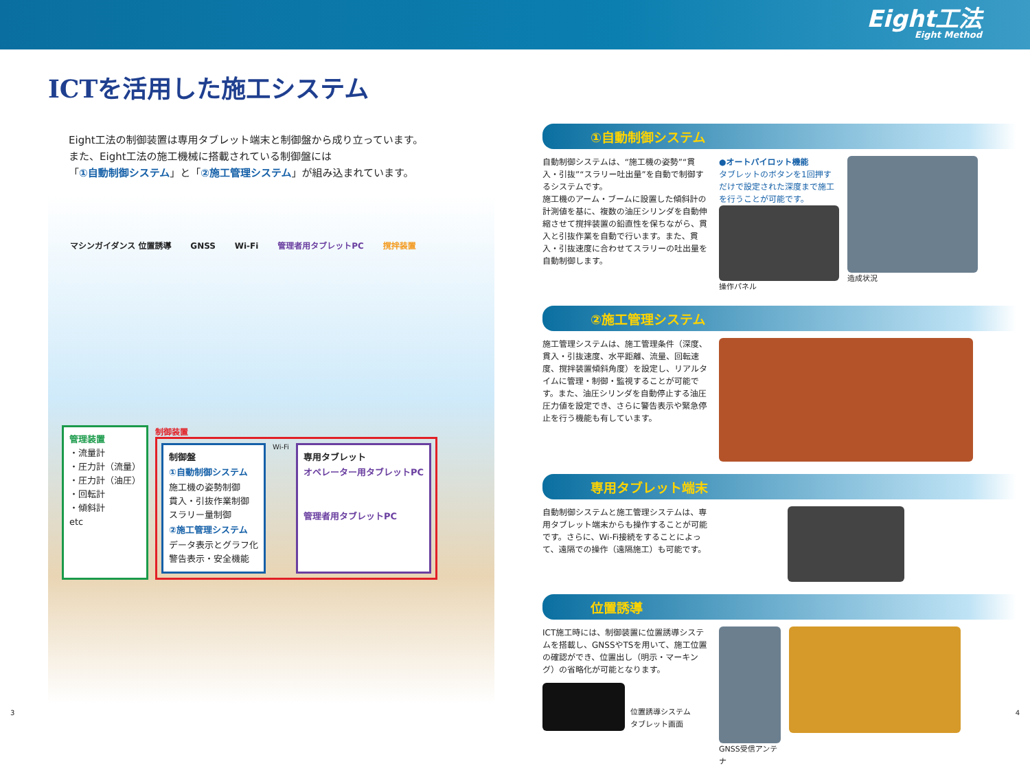Eight工法
Eight Method
ICTを活用した施工システム
Eight工法の制御装置は専用タブレット端末と制御盤から成り立っています。
また、Eight工法の施工機械に搭載されている制御盤には
「①自動制御システム」と「②施工管理システム」が組み込まれています。
マシンガイダンス 位置誘導 GNSS Wi-Fi 管理者用タブレットPC 撹拌装置
管理装置
・流量計
・圧力計（流量）
・圧力計（油圧）
・回転計
・傾斜計
etc
制御装置
制御盤
①自動制御システム
施工機の姿勢制御
貫入・引抜作業制御
スラリー量制御
②施工管理システム
データ表示とグラフ化
警告表示・安全機能
Wi-Fi
専用タブレット
オペレーター用タブレットPC
管理者用タブレットPC
①自動制御システム
自動制御システムは、“施工機の姿勢”“貫入・引抜”“スラリー吐出量”を自動で制御するシステムです。
施工機のアーム・ブームに設置した傾斜計の計測値を基に、複数の油圧シリンダを自動伸縮させて撹拌装置の鉛直性を保ちながら、貫入と引抜作業を自動で行います。また、貫入・引抜速度に合わせてスラリーの吐出量を自動制御します。
●オートパイロット機能
タブレットのボタンを1回押すだけで設定された深度まで施工を行うことが可能です。
操作パネル
造成状況
②施工管理システム
施工管理システムは、施工管理条件（深度、貫入・引抜速度、水平距離、流量、回転速度、撹拌装置傾斜角度）を設定し、リアルタイムに管理・制御・監視することが可能です。また、油圧シリンダを自動停止する油圧圧力値を設定でき、さらに警告表示や緊急停止を行う機能も有しています。
専用タブレット端末
自動制御システムと施工管理システムは、専用タブレット端末からも操作することが可能です。さらに、Wi-Fi接続をすることによって、遠隔での操作（遠隔施工）も可能です。
位置誘導
ICT施工時には、制御装置に位置誘導システムを搭載し、GNSSやTSを用いて、施工位置の確認ができ、位置出し（明示・マーキング）の省略化が可能となります。
位置誘導システム
タブレット画面
GNSS受信アンテナ
3 4